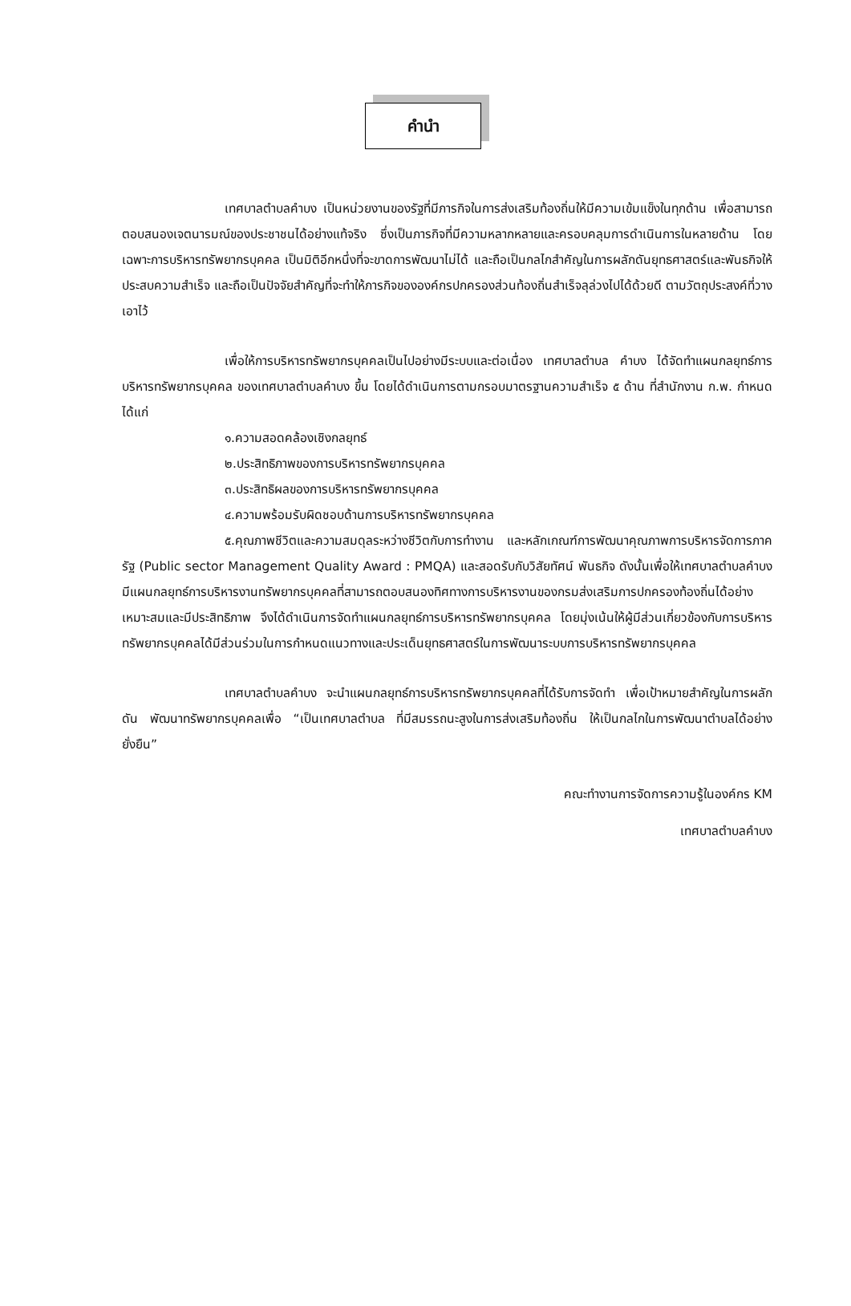คำนำ
เทศบาลตำบลคำบง เป็นหน่วยงานของรัฐที่มีภารกิจในการส่งเสริมท้องถิ่นให้มีความเข้มแข็งในทุกด้าน เพื่อสามารถตอบสนองเจตนารมณ์ของประชาชนได้อย่างแท้จริง ซึ่งเป็นภารกิจที่มีความหลากหลายและครอบคลุมการดำเนินการในหลายด้าน โดยเฉพาะการบริหารทรัพยากรบุคคล เป็นมิติอีกหนึ่งที่จะขาดการพัฒนาไม่ได้ และถือเป็นกลไกสำคัญในการผลักดันยุทธศาสตร์และพันธกิจให้ประสบความสำเร็จ และถือเป็นปัจจัยสำคัญที่จะทำให้ภารกิจขององค์กรปกครองส่วนท้องถิ่นสำเร็จลุล่วงไปได้ด้วยดี ตามวัตถุประสงค์ที่วางเอาไว้
เพื่อให้การบริหารทรัพยากรบุคคลเป็นไปอย่างมีระบบและต่อเนื่อง เทศบาลตำบล คำบง ได้จัดทำแผนกลยุทธ์การบริหารทรัพยากรบุคคล ของเทศบาลตำบลคำบง ขึ้น โดยได้ดำเนินการตามกรอบมาตรฐานความสำเร็จ ๕ ด้าน ที่สำนักงาน ก.พ. กำหนด ได้แก่
๑.ความสอดคล้องเชิงกลยุทธ์
๒.ประสิทธิภาพของการบริหารทรัพยากรบุคคล
๓.ประสิทธิผลของการบริหารทรัพยากรบุคคล
๔.ความพร้อมรับผิดชอบด้านการบริหารทรัพยากรบุคคล
๕.คุณภาพชีวิตและความสมดุลระหว่างชีวิตกับการทำงาน และหลักเกณฑ์การพัฒนาคุณภาพการบริหารจัดการภาครัฐ (Public sector Management Quality Award : PMQA) และสอดรับกับวิสัยทัศน์ พันธกิจ ดังนั้นเพื่อให้เทศบาลตำบลคำบง มีแผนกลยุทธ์การบริหารงานทรัพยากรบุคคลที่สามารถตอบสนองทิศทางการบริหารงานของกรมส่งเสริมการปกครองท้องถิ่นได้อย่างเหมาะสมและมีประสิทธิภาพ จึงได้ดำเนินการจัดทำแผนกลยุทธ์การบริหารทรัพยากรบุคคล โดยมุ่งเน้นให้ผู้มีส่วนเกี่ยวข้องกับการบริหารทรัพยากรบุคคลได้มีส่วนร่วมในการกำหนดแนวทางและประเด็นยุทธศาสตร์ในการพัฒนาระบบการบริหารทรัพยากรบุคคล
เทศบาลตำบลคำบง จะนำแผนกลยุทธ์การบริหารทรัพยากรบุคคลที่ได้รับการจัดทำ เพื่อเป้าหมายสำคัญในการผลักดัน พัฒนาทรัพยากรบุคคลเพื่อ “เป็นเทศบาลตำบล ที่มีสมรรถนะสูงในการส่งเสริมท้องถิ่น ให้เป็นกลไกในการพัฒนาตำบลได้อย่างยั่งยืน”
คณะทำงานการจัดการความรู้ในองค์กร KM
เทศบาลตำบลคำบง